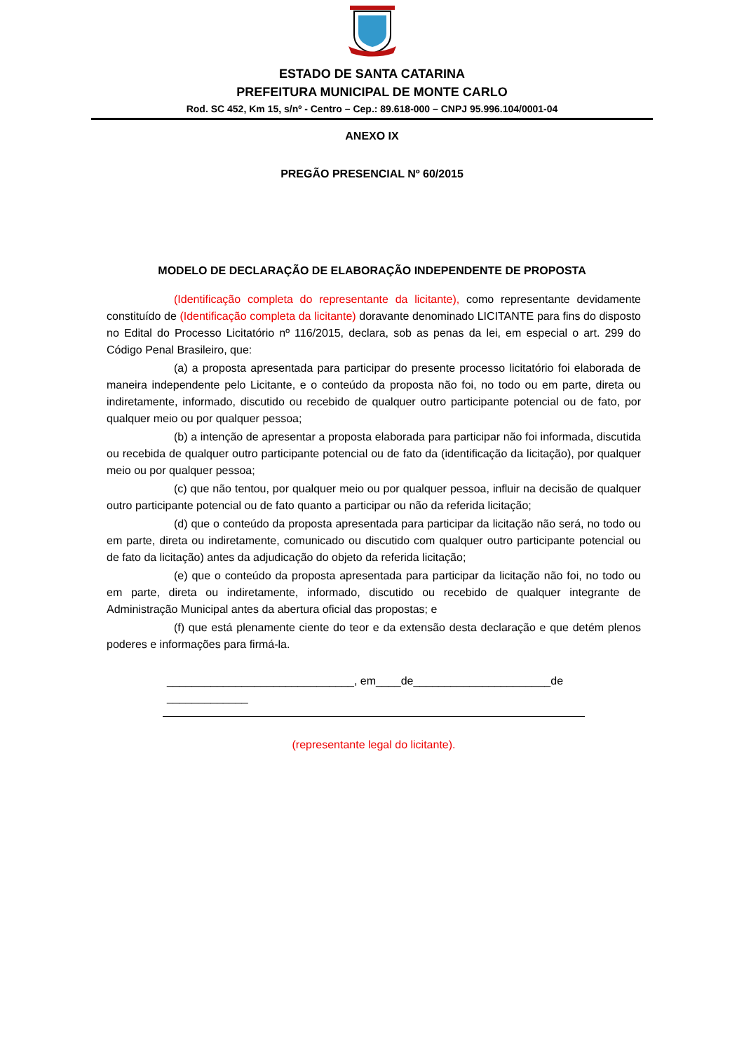ESTADO DE SANTA CATARINA
PREFEITURA MUNICIPAL DE MONTE CARLO
Rod. SC 452, Km 15, s/nº - Centro – Cep.: 89.618-000 – CNPJ 95.996.104/0001-04
ANEXO IX
PREGÃO PRESENCIAL Nº 60/2015
MODELO DE DECLARAÇÃO DE ELABORAÇÃO INDEPENDENTE DE PROPOSTA
(Identificação completa do representante da licitante), como representante devidamente constituído de (Identificação completa da licitante) doravante denominado LICITANTE para fins do disposto no Edital do Processo Licitatório nº 116/2015, declara, sob as penas da lei, em especial o art. 299 do Código Penal Brasileiro, que:
(a) a proposta apresentada para participar do presente processo licitatório foi elaborada de maneira independente pelo Licitante, e o conteúdo da proposta não foi, no todo ou em parte, direta ou indiretamente, informado, discutido ou recebido de qualquer outro participante potencial ou de fato, por qualquer meio ou por qualquer pessoa;
(b) a intenção de apresentar a proposta elaborada para participar não foi informada, discutida ou recebida de qualquer outro participante potencial ou de fato da (identificação da licitação), por qualquer meio ou por qualquer pessoa;
(c) que não tentou, por qualquer meio ou por qualquer pessoa, influir na decisão de qualquer outro participante potencial ou de fato quanto a participar ou não da referida licitação;
(d) que o conteúdo da proposta apresentada para participar da licitação não será, no todo ou em parte, direta ou indiretamente, comunicado ou discutido com qualquer outro participante potencial ou de fato da licitação) antes da adjudicação do objeto da referida licitação;
(e) que o conteúdo da proposta apresentada para participar da licitação não foi, no todo ou em parte, direta ou indiretamente, informado, discutido ou recebido de qualquer integrante de Administração Municipal antes da abertura oficial das propostas; e
(f) que está plenamente ciente do teor e da extensão desta declaração e que detém plenos poderes e informações para firmá-la.
______________________________, em____de______________________de _____________
(representante legal do licitante).